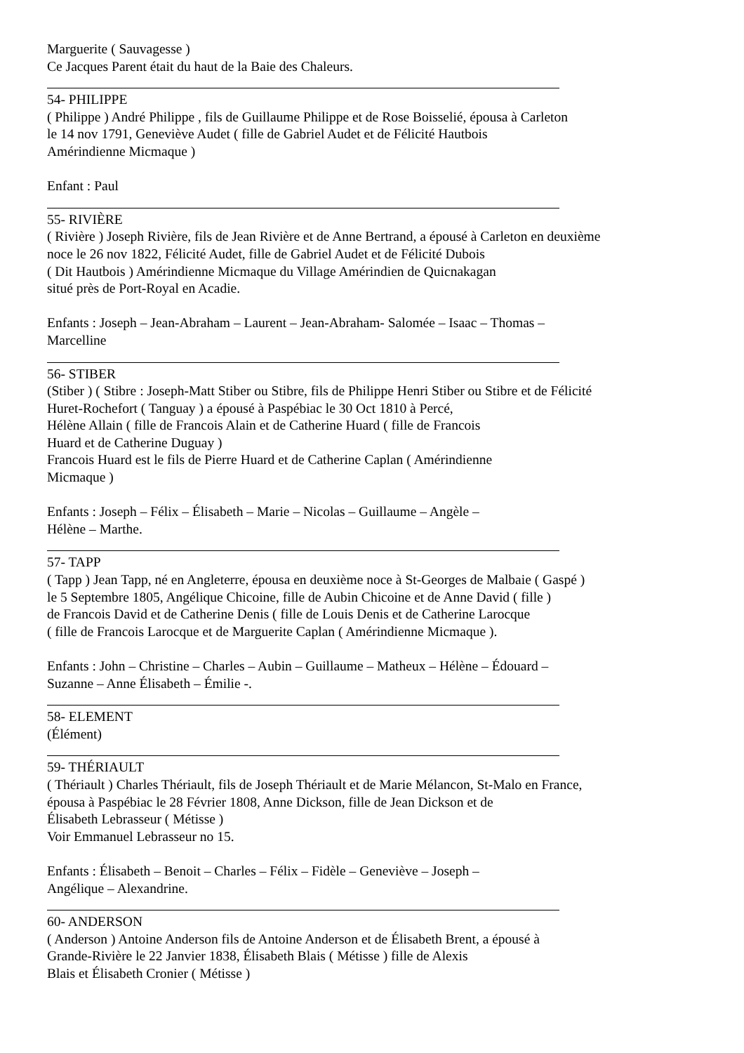Marguerite ( Sauvagesse )
Ce Jacques Parent était du haut de la Baie des Chaleurs.
54- PHILIPPE
( Philippe ) André Philippe , fils de Guillaume Philippe et de Rose Boisselié, épousa à Carleton
le 14 nov 1791, Geneviève Audet ( fille de Gabriel Audet et de Félicité Hautbois
Amérindienne Micmaque )
Enfant : Paul
55- RIVIÈRE
( Rivière ) Joseph Rivière, fils de Jean Rivière et de Anne Bertrand, a épousé à Carleton en deuxième
noce le 26 nov 1822, Félicité Audet, fille de Gabriel Audet et de Félicité Dubois
( Dit Hautbois ) Amérindienne Micmaque du Village Amérindien de Quicnakagan
situé près de Port-Royal en Acadie.
Enfants : Joseph – Jean-Abraham – Laurent – Jean-Abraham- Salomée – Isaac – Thomas –
Marcelline
56- STIBER
(Stiber ) ( Stibre : Joseph-Matt Stiber ou Stibre, fils de Philippe Henri Stiber ou Stibre et de Félicité
Huret-Rochefort ( Tanguay ) a épousé à Paspébiac le 30 Oct 1810 à Percé,
Hélène Allain ( fille de Francois Alain et de Catherine Huard ( fille de Francois
Huard et de Catherine Duguay )
Francois Huard est le fils de Pierre Huard et de Catherine Caplan ( Amérindienne
Micmaque )
Enfants : Joseph – Félix – Élisabeth – Marie – Nicolas – Guillaume – Angèle –
Hélène – Marthe.
57- TAPP
( Tapp ) Jean Tapp, né en Angleterre, épousa en deuxième noce à St-Georges de Malbaie ( Gaspé )
le 5 Septembre 1805, Angélique Chicoine, fille de Aubin Chicoine et de Anne David ( fille )
de Francois David et de Catherine Denis ( fille de Louis Denis et de Catherine Larocque
( fille de Francois Larocque et de Marguerite Caplan ( Amérindienne Micmaque ).
Enfants : John – Christine – Charles – Aubin – Guillaume – Matheux – Hélène – Édouard –
Suzanne – Anne Élisabeth – Émilie -.
58- ELEMENT
(Élément)
59- THÉRIAULT
( Thériault ) Charles Thériault, fils de Joseph Thériault et de Marie Mélancon, St-Malo en France,
épousa à Paspébiac le 28 Février 1808, Anne Dickson, fille de Jean Dickson et de
Élisabeth Lebrasseur ( Métisse )
Voir Emmanuel Lebrasseur no 15.
Enfants : Élisabeth – Benoit – Charles – Félix – Fidèle – Geneviève – Joseph –
Angélique – Alexandrine.
60- ANDERSON
( Anderson ) Antoine Anderson fils de Antoine Anderson et de Élisabeth Brent, a épousé à
Grande-Rivière le 22 Janvier 1838, Élisabeth Blais ( Métisse ) fille de Alexis
Blais et Élisabeth Cronier ( Métisse )